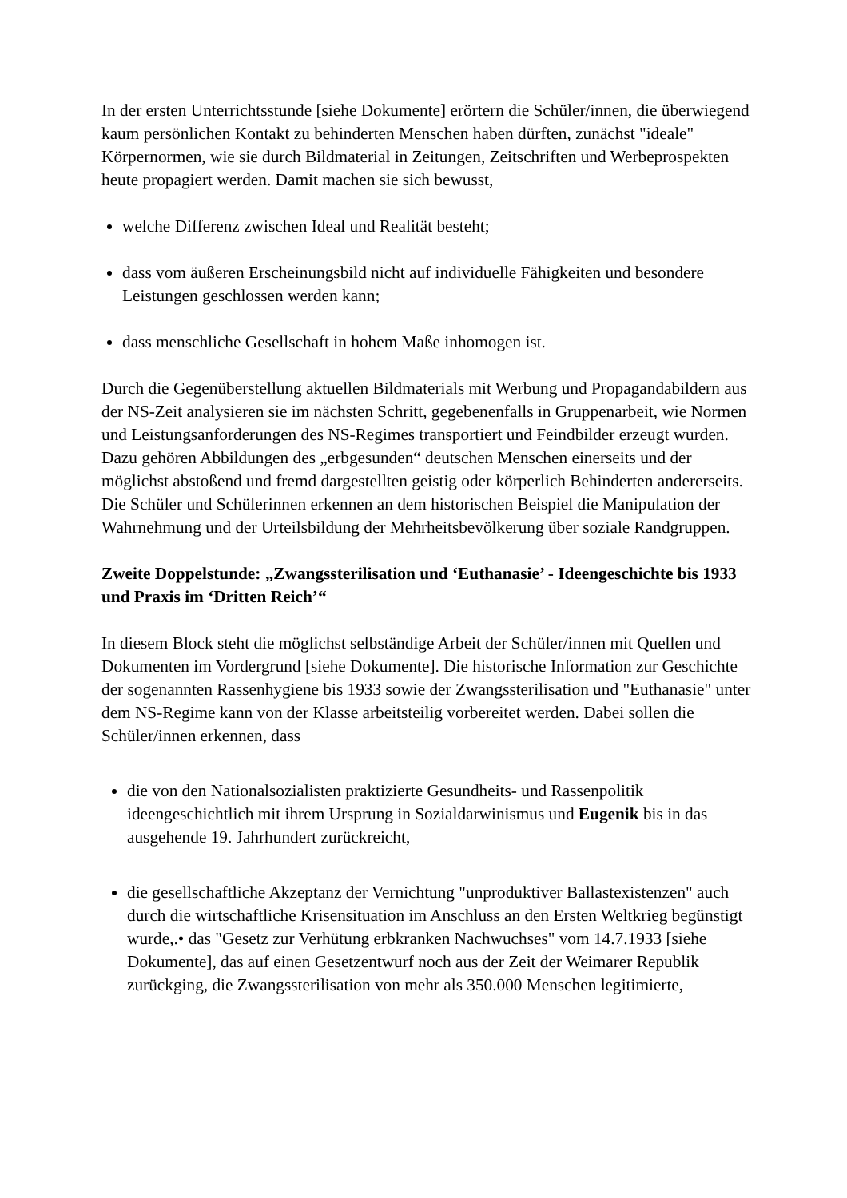In der ersten Unterrichtsstunde [siehe Dokumente] erörtern die Schüler/innen, die überwiegend kaum persönlichen Kontakt zu behinderten Menschen haben dürften, zunächst "ideale" Körpernormen, wie sie durch Bildmaterial in Zeitungen, Zeitschriften und Werbeprospekten heute propagiert werden. Damit machen sie sich bewusst,
welche Differenz zwischen Ideal und Realität besteht;
dass vom äußeren Erscheinungsbild nicht auf individuelle Fähigkeiten und besondere Leistungen geschlossen werden kann;
dass menschliche Gesellschaft in hohem Maße inhomogen ist.
Durch die Gegenüberstellung aktuellen Bildmaterials mit Werbung und Propagandabildern aus der NS-Zeit analysieren sie im nächsten Schritt, gegebenenfalls in Gruppenarbeit, wie Normen und Leistungsanforderungen des NS-Regimes transportiert und Feindbilder erzeugt wurden. Dazu gehören Abbildungen des „erbgesunden“ deutschen Menschen einerseits und der möglichst abstoßend und fremd dargestellten geistig oder körperlich Behinderten andererseits. Die Schüler und Schülerinnen erkennen an dem historischen Beispiel die Manipulation der Wahrnehmung und der Urteilsbildung der Mehrheitsbevölkerung über soziale Randgruppen.
Zweite Doppelstunde: „Zwangssterilisation und ‘Euthanasie’ - Ideengeschichte bis 1933 und Praxis im ‘Dritten Reich’“
In diesem Block steht die möglichst selbständige Arbeit der Schüler/innen mit Quellen und Dokumenten im Vordergrund [siehe Dokumente]. Die historische Information zur Geschichte der sogenannten Rassenhygiene bis 1933 sowie der Zwangssterilisation und "Euthanasie" unter dem NS-Regime kann von der Klasse arbeitsteilig vorbereitet werden. Dabei sollen die Schüler/innen erkennen, dass
die von den Nationalsozialisten praktizierte Gesundheits- und Rassenpolitik ideengeschichtlich mit ihrem Ursprung in Sozialdarwinismus und Eugenik bis in das ausgehende 19. Jahrhundert zurückreicht,
die gesellschaftliche Akzeptanz der Vernichtung "unproduktiver Ballastexistenzen" auch durch die wirtschaftliche Krisensituation im Anschluss an den Ersten Weltkrieg begünstigt wurde,.• das "Gesetz zur Verhütung erbkranken Nachwuchses" vom 14.7.1933 [siehe Dokumente], das auf einen Gesetzentwurf noch aus der Zeit der Weimarer Republik zurückging, die Zwangssterilisation von mehr als 350.000 Menschen legitimierte,